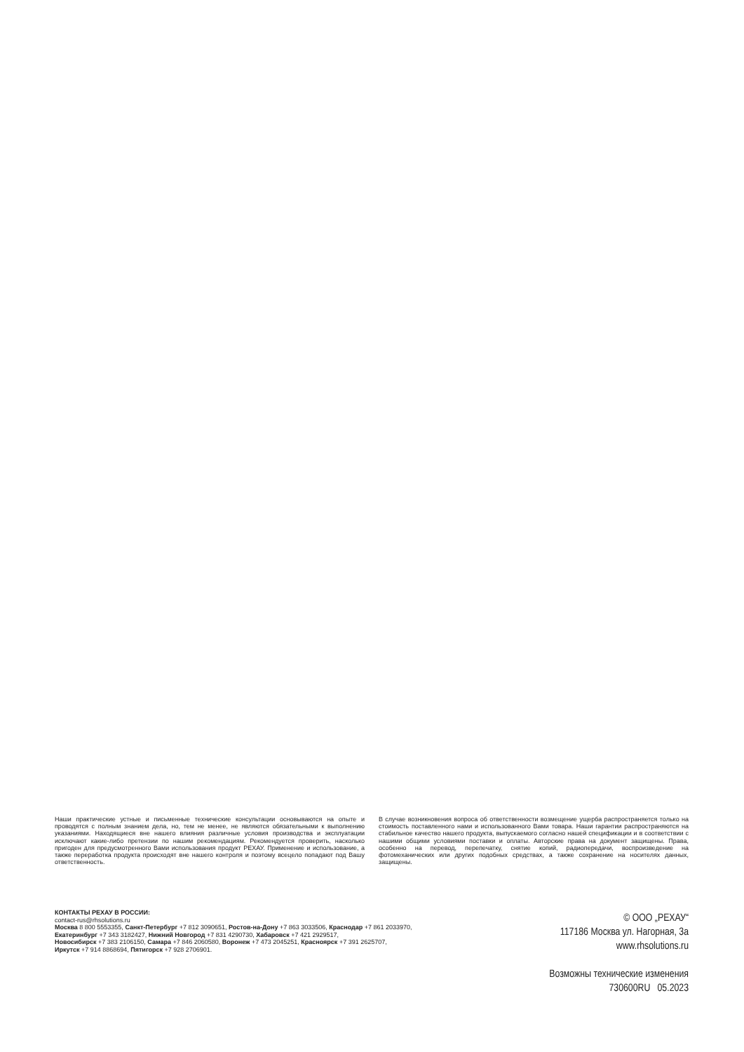Наши практические устные и письменные технические консультации основываются на опыте и проводятся с полным знанием дела, но, тем не менее, не являются обязательными к выполнению указаниями. Находящиеся вне нашего влияния различные условия производства и эксплуатации исключают какие-либо претензии по нашим рекомендациям. Рекомендуется проверить, насколько пригоден для предусмотренного Вами использования продукт РЕХАУ. Применение и использование, а также переработка продукта происходят вне нашего контроля и поэтому всецело попадают под Вашу ответственность.
В случае возникновения вопроса об ответственности возмещение ущерба распространяется только на стоимость поставленного нами и использованного Вами товара. Наши гарантии распространяются на стабильное качество нашего продукта, выпускаемого согласно нашей спецификации и в соответствии с нашими общими условиями поставки и оплаты. Авторские права на документ защищены. Права, особенно на перевод, перепечатку, снятие копий, радиопередачи, воспроизведение на фотомеханических или других подобных средствах, а также сохранение на носителях данных, защищены.
КОНТАКТЫ РЕХАУ В РОССИИ:
contact-rus@rhsolutions.ru
Москва 8 800 5553355, Санкт-Петербург +7 812 3090651, Ростов-на-Дону +7 863 3033506, Краснодар +7 861 2033970,
Екатеринбург +7 343 3182427, Нижний Новгород +7 831 4290730, Хабаровск +7 421 2929517,
Новосибирск +7 383 2106150, Самара +7 846 2060580, Воронеж +7 473 2045251, Красноярск +7 391 2625707,
Иркутск +7 914 8868694, Пятигорск +7 928 2706901.
© ООО „РЕХАУ“
117186 Москва ул. Нагорная, 3а
www.rhsolutions.ru
Возможны технические изменения
730600RU 05.2023